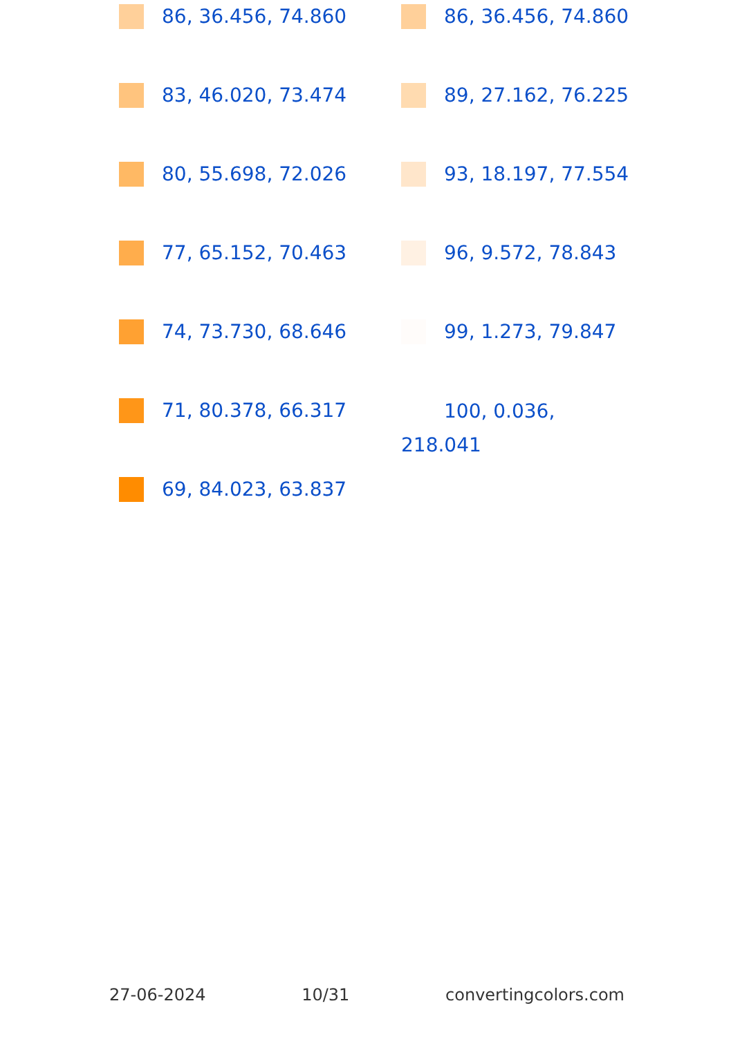86, 36.456, 74.860
83, 46.020, 73.474
80, 55.698, 72.026
77, 65.152, 70.463
74, 73.730, 68.646
71, 80.378, 66.317
69, 84.023, 63.837
86, 36.456, 74.860
89, 27.162, 76.225
93, 18.197, 77.554
96, 9.572, 78.843
99, 1.273, 79.847
100, 0.036,
218.041
27-06-2024 10/31 convertingcolors.com